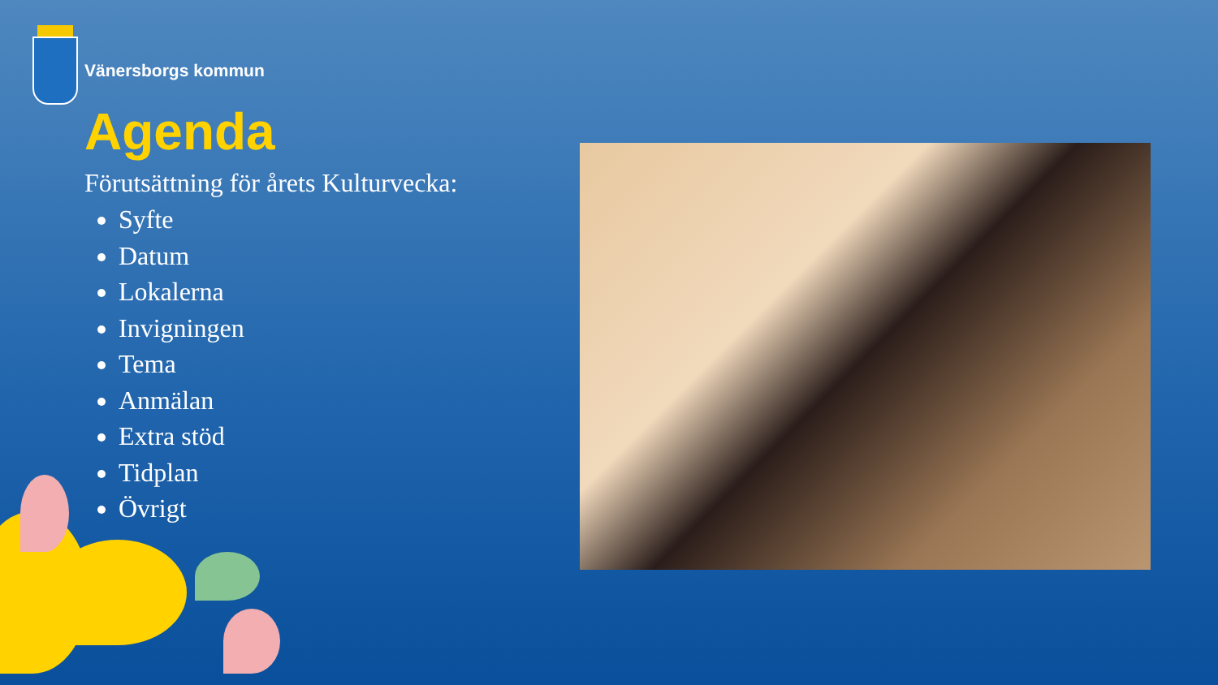Vänersborgs kommun
Agenda
Förutsättning för årets Kulturvecka:
Syfte
Datum
Lokalerna
Invigningen
Tema
Anmälan
Extra stöd
Tidplan
Övrigt